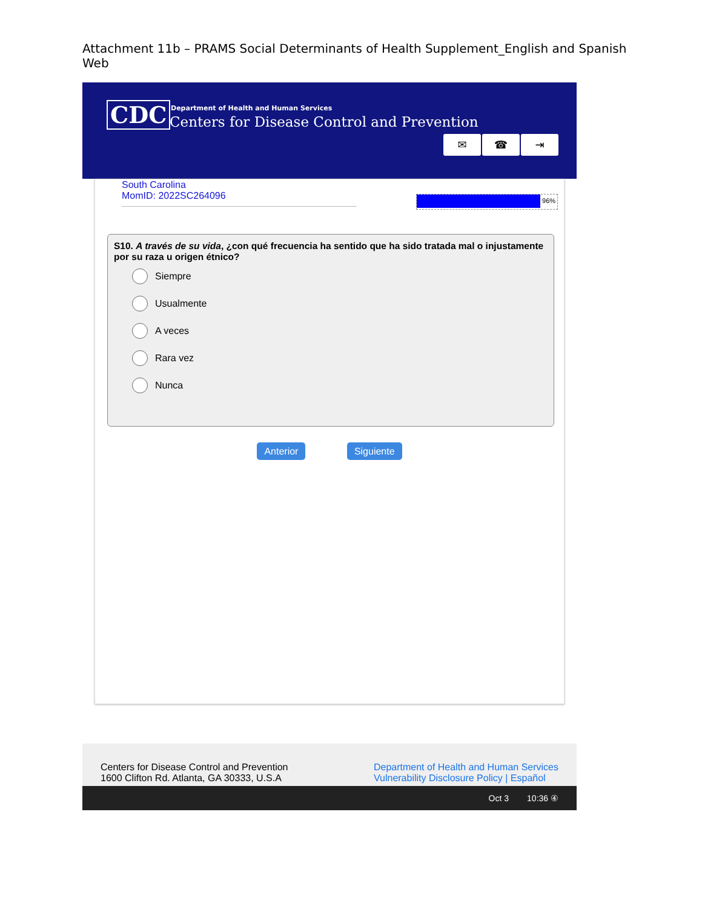Attachment 11b – PRAMS Social Determinants of Health Supplement_English and Spanish Web
CDC
Department of Health and Human Services
Centers for Disease Control and Prevention
✉ ☎ ⇥
South Carolina
MomID: 2022SC264096
96%
S10. A través de su vida, ¿con qué frecuencia ha sentido que ha sido tratada mal o injustamente por su raza u origen étnico?
Siempre
Usualmente
A veces
Rara vez
Nunca
Anterior Siguiente
Centers for Disease Control and Prevention
1600 Clifton Rd. Atlanta, GA 30333, U.S.A
Department of Health and Human Services
Vulnerability Disclosure Policy | Español
Oct 3 10:36 ④